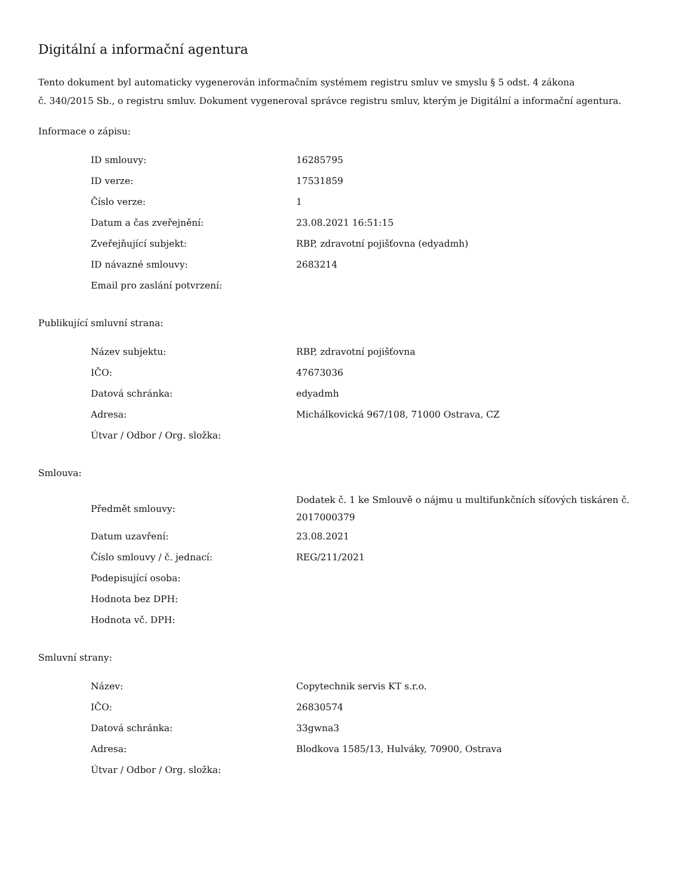Digitální a informační agentura
Tento dokument byl automaticky vygenerován informačním systémem registru smluv ve smyslu § 5 odst. 4 zákona
č. 340/2015 Sb., o registru smluv. Dokument vygeneroval správce registru smluv, kterým je Digitální a informační agentura.
Informace o zápisu:
| ID smlouvy: | 16285795 |
| ID verze: | 17531859 |
| Číslo verze: | 1 |
| Datum a čas zveřejnění: | 23.08.2021 16:51:15 |
| Zveřejňující subjekt: | RBP, zdravotní pojišťovna (edyadmh) |
| ID návazné smlouvy: | 2683214 |
| Email pro zaslání potvrzení: | |
Publikující smluvní strana:
| Název subjektu: | RBP, zdravotní pojišťovna |
| IČO: | 47673036 |
| Datová schránka: | edyadmh |
| Adresa: | Michálkovická 967/108, 71000 Ostrava, CZ |
| Útvar / Odbor / Org. složka: | |
Smlouva:
| Předmět smlouvy: | Dodatek č. 1 ke Smlouvě o nájmu u multifunkčních síťových tiskáren č. 2017000379 |
| Datum uzavření: | 23.08.2021 |
| Číslo smlouvy / č. jednací: | REG/211/2021 |
| Podepisující osoba: | |
| Hodnota bez DPH: | |
| Hodnota vč. DPH: | |
Smluvní strany:
| Název: | Copytechnik servis KT s.r.o. |
| IČO: | 26830574 |
| Datová schránka: | 33gwna3 |
| Adresa: | Blodkova 1585/13, Hulváky, 70900, Ostrava |
| Útvar / Odbor / Org. složka: | |